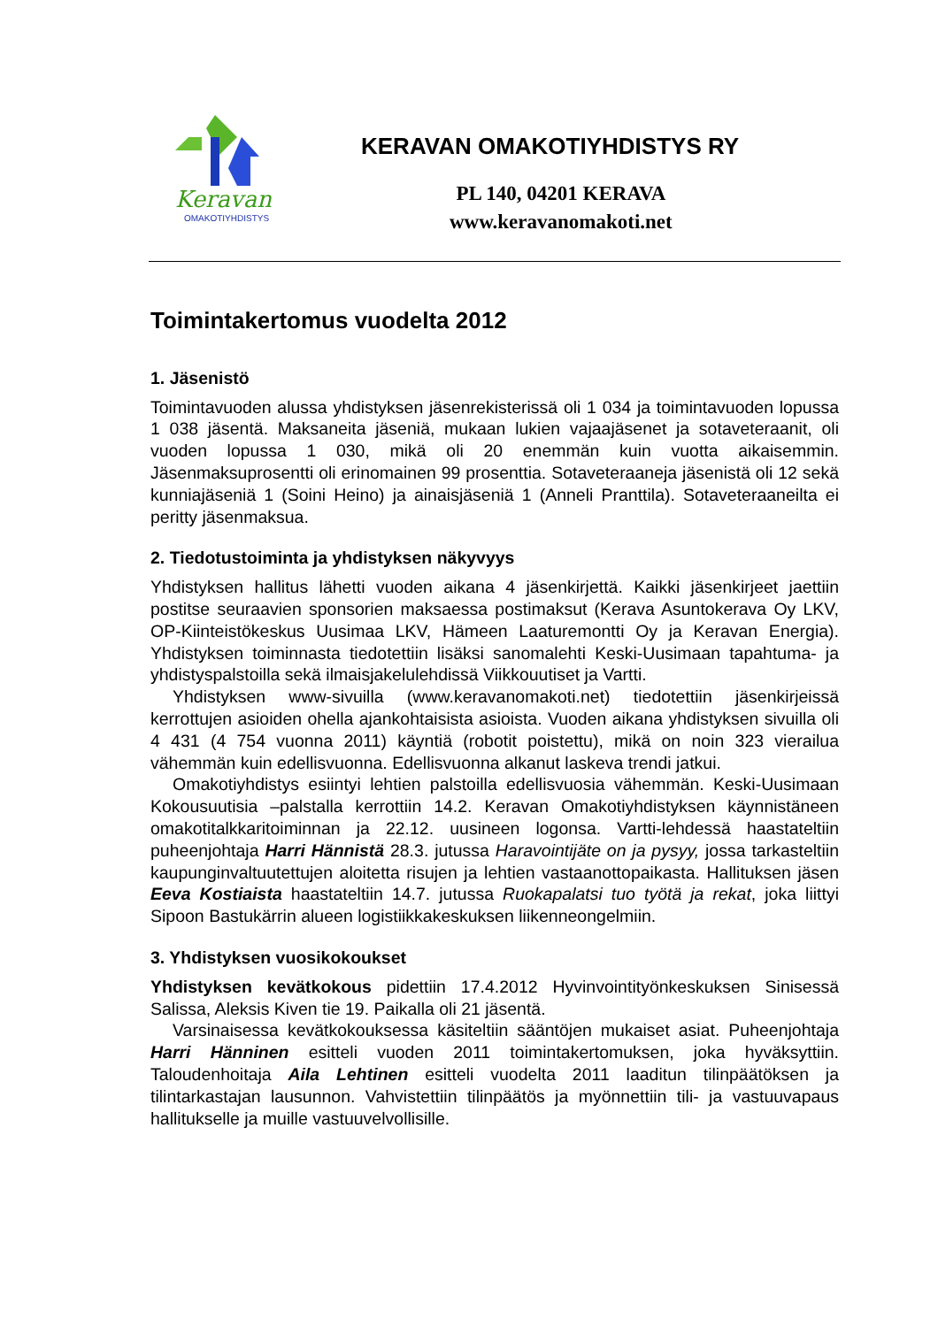Keravan
OMAKOTIYHDISTYS
KERAVAN OMAKOTIYHDISTYS RY
PL 140, 04201 KERAVA
www.keravanomakoti.net
Toimintakertomus vuodelta 2012
1. Jäsenistö
Toimintavuoden alussa yhdistyksen jäsenrekisterissä oli 1 034 ja toimintavuoden lopussa 1 038 jäsentä. Maksaneita jäseniä, mukaan lukien vajaajäsenet ja sotaveteraanit, oli vuoden lopussa 1 030, mikä oli 20 enemmän kuin vuotta aikaisemmin. Jäsenmaksuprosentti oli erinomainen 99 prosenttia. Sotaveteraaneja jäsenistä oli 12 sekä kunniajäseniä 1 (Soini Heino) ja ainaisjäseniä 1 (Anneli Pranttila). Sotaveteraaneilta ei peritty jäsenmaksua.
2. Tiedotustoiminta ja yhdistyksen näkyvyys
Yhdistyksen hallitus lähetti vuoden aikana 4 jäsenkirjettä. Kaikki jäsenkirjeet jaettiin postitse seuraavien sponsorien maksaessa postimaksut (Kerava Asuntokerava Oy LKV, OP-Kiinteistökeskus Uusimaa LKV, Hämeen Laaturemontti Oy ja Keravan Energia). Yhdistyksen toiminnasta tiedotettiin lisäksi sanomalehti Keski-Uusimaan tapahtuma- ja yhdistyspalstoilla sekä ilmaisjakelulehdissä Viikkouutiset ja Vartti.
Yhdistyksen www-sivuilla (www.keravanomakoti.net) tiedotettiin jäsenkirjeissä kerrottujen asioiden ohella ajankohtaisista asioista. Vuoden aikana yhdistyksen sivuilla oli 4 431 (4 754 vuonna 2011) käyntiä (robotit poistettu), mikä on noin 323 vierailua vähemmän kuin edellisvuonna. Edellisvuonna alkanut laskeva trendi jatkui.
Omakotiyhdistys esiintyi lehtien palstoilla edellisvuosia vähemmän. Keski-Uusimaan Kokousuutisia –palstalla kerrottiin 14.2. Keravan Omakotiyhdistyksen käynnistäneen omakotitalkkaritoiminnan ja 22.12. uusineen logonsa. Vartti-lehdessä haastateltiin puheenjohtaja Harri Hännistä 28.3. jutussa Haravointijäte on ja pysyy, jossa tarkasteltiin kaupunginvaltuutettujen aloitetta risujen ja lehtien vastaanottopaikasta. Hallituksen jäsen Eeva Kostiaista haastateltiin 14.7. jutussa Ruokapalatsi tuo työtä ja rekat, joka liittyi Sipoon Bastukärrin alueen logistiikkakeskuksen liikenneongelmiin.
3. Yhdistyksen vuosikokoukset
Yhdistyksen kevätkokous pidettiin 17.4.2012 Hyvinvointityönkeskuksen Sinisessä Salissa, Aleksis Kiven tie 19. Paikalla oli 21 jäsentä.
Varsinaisessa kevätkokouksessa käsiteltiin sääntöjen mukaiset asiat. Puheenjohtaja Harri Hänninen esitteli vuoden 2011 toimintakertomuksen, joka hyväksyttiin. Taloudenhoitaja Aila Lehtinen esitteli vuodelta 2011 laaditun tilinpäätöksen ja tilintarkastajan lausunnon. Vahvistettiin tilinpäätös ja myönnettiin tili- ja vastuuvapaus hallitukselle ja muille vastuuvelvollisille.